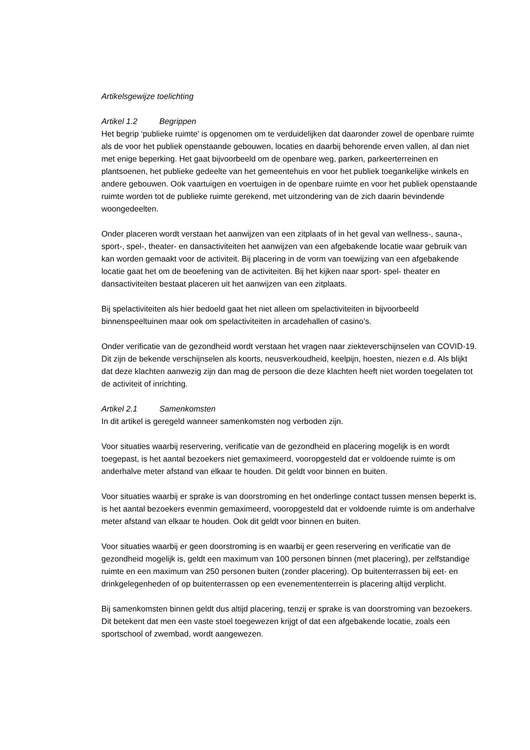Artikelsgewijze toelichting
Artikel 1.2 Begrippen
Het begrip ‘publieke ruimte’ is opgenomen om te verduidelijken dat daaronder zowel de openbare ruimte als de voor het publiek openstaande gebouwen, locaties en daarbij behorende erven vallen, al dan niet met enige beperking. Het gaat bijvoorbeeld om de openbare weg, parken, parkeerterreinen en plantsoenen, het publieke gedeelte van het gemeentehuis en voor het publiek toegankelijke winkels en andere gebouwen. Ook vaartuigen en voertuigen in de openbare ruimte en voor het publiek openstaande ruimte worden tot de publieke ruimte gerekend, met uitzondering van de zich daarin bevindende woongedeelten.
Onder placeren wordt verstaan het aanwijzen van een zitplaats of in het geval van wellness-, sauna-, sport-, spel-, theater- en dansactiviteiten het aanwijzen van een afgebakende locatie waar gebruik van kan worden gemaakt voor de activiteit. Bij placering in de vorm van toewijzing van een afgebakende locatie gaat het om de beoefening van de activiteiten. Bij het kijken naar sport- spel- theater en dansactiviteiten bestaat placeren uit het aanwijzen van een zitplaats.
Bij spelactiviteiten als hier bedoeld gaat het niet alleen om spelactiviteiten in bijvoorbeeld binnenspeeltuinen maar ook om spelactiviteiten in arcadehallen of casino’s.
Onder verificatie van de gezondheid wordt verstaan het vragen naar ziekteverschijnselen van COVID-19. Dit zijn de bekende verschijnselen als koorts, neusverkoudheid, keelpijn, hoesten, niezen e.d. Als blijkt dat deze klachten aanwezig zijn dan mag de persoon die deze klachten heeft niet worden toegelaten tot de activiteit of inrichting.
Artikel 2.1 Samenkomsten
In dit artikel is geregeld wanneer samenkomsten nog verboden zijn.
Voor situaties waarbij reservering, verificatie van de gezondheid en placering mogelijk is en wordt toegepast, is het aantal bezoekers niet gemaximeerd, vooropgesteld dat er voldoende ruimte is om anderhalve meter afstand van elkaar te houden. Dit geldt voor binnen en buiten.
Voor situaties waarbij er sprake is van doorstroming en het onderlinge contact tussen mensen beperkt is, is het aantal bezoekers evenmin gemaximeerd, vooropgesteld dat er voldoende ruimte is om anderhalve meter afstand van elkaar te houden. Ook dit geldt voor binnen en buiten.
Voor situaties waarbij er geen doorstroming is en waarbij er geen reservering en verificatie van de gezondheid mogelijk is, geldt een maximum van 100 personen binnen (met placering), per zelfstandige ruimte en een maximum van 250 personen buiten (zonder placering). Op buitenterrassen bij eet- en drinkgelegenheden of op buitenterrassen op een evenemententerrein is placering altijd verplicht.
Bij samenkomsten binnen geldt dus altijd placering, tenzij er sprake is van doorstroming van bezoekers. Dit betekent dat men een vaste stoel toegewezen krijgt of dat een afgebakende locatie, zoals een sportschool of zwembad, wordt aangewezen.